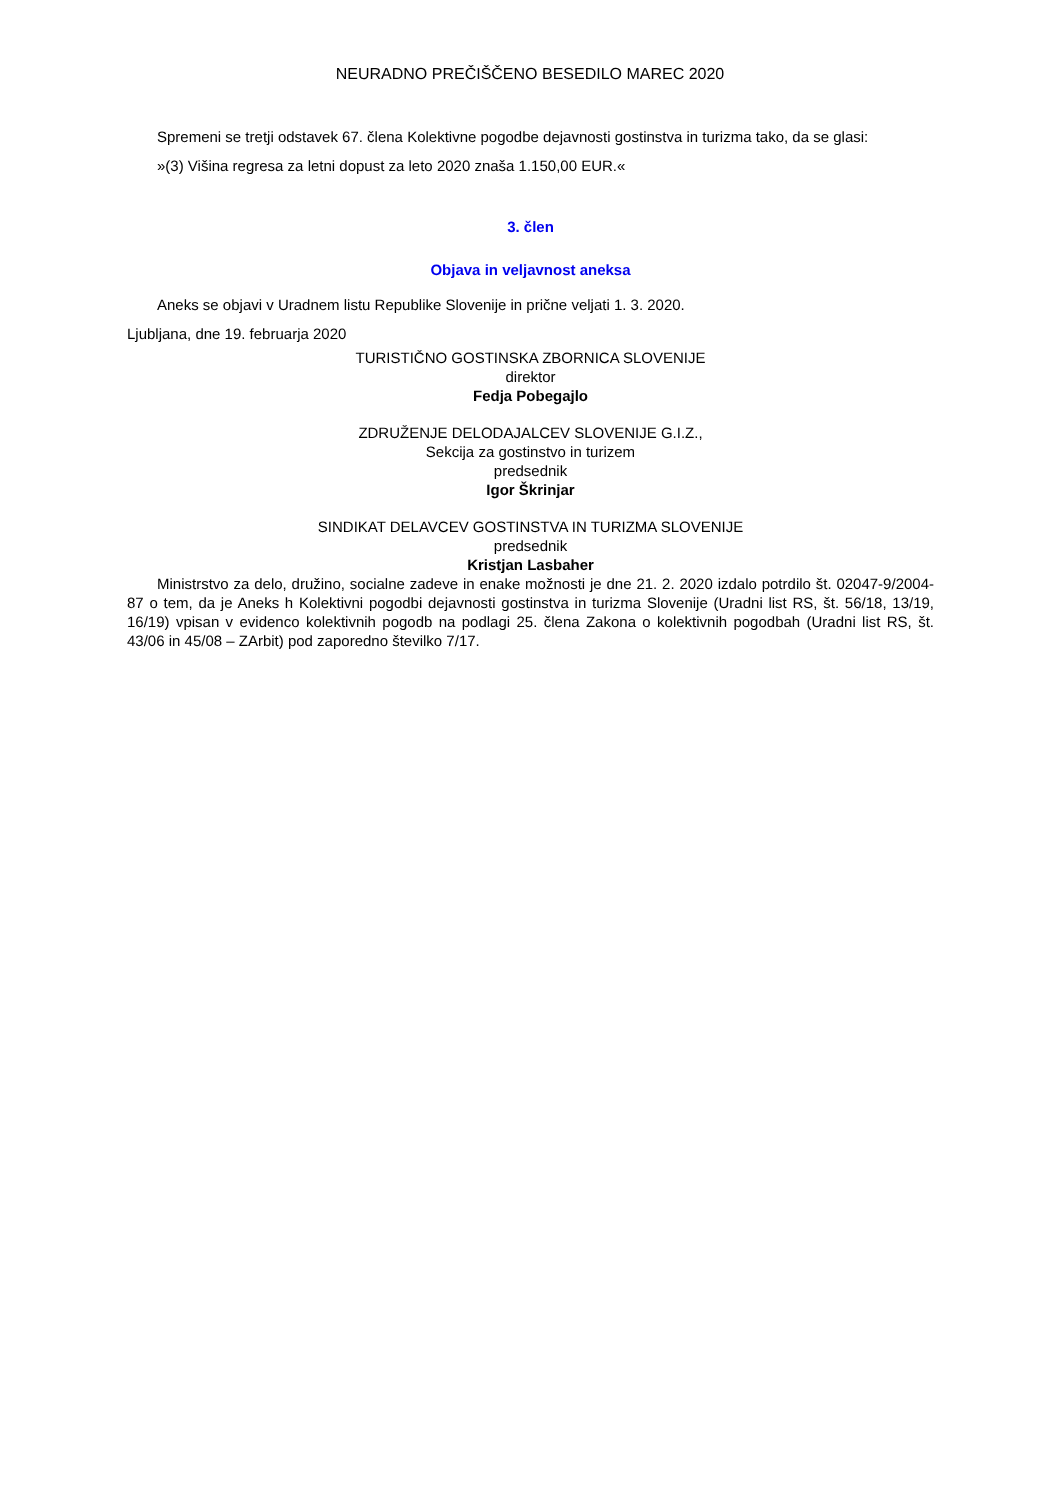NEURADNO PREČIŠČENO BESEDILO MAREC 2020
Spremeni se tretji odstavek 67. člena Kolektivne pogodbe dejavnosti gostinstva in turizma tako, da se glasi:
»(3) Višina regresa za letni dopust za leto 2020 znaša 1.150,00 EUR.«
3. člen
Objava in veljavnost aneksa
Aneks se objavi v Uradnem listu Republike Slovenije in prične veljati 1. 3. 2020.
Ljubljana, dne 19. februarja 2020
TURISTIČNO GOSTINSKA ZBORNICA SLOVENIJE
direktor
Fedja Pobegajlo
ZDRUŽENJE DELODAJALCEV SLOVENIJE G.I.Z.,
Sekcija za gostinstvo in turizem
predsednik
Igor Škrinjar
SINDIKAT DELAVCEV GOSTINSTVA IN TURIZMA SLOVENIJE
predsednik
Kristjan Lasbaher
Ministrstvo za delo, družino, socialne zadeve in enake možnosti je dne 21. 2. 2020 izdalo potrdilo št. 02047-9/2004-87 o tem, da je Aneks h Kolektivni pogodbi dejavnosti gostinstva in turizma Slovenije (Uradni list RS, št. 56/18, 13/19, 16/19) vpisan v evidenco kolektivnih pogodb na podlagi 25. člena Zakona o kolektivnih pogodbah (Uradni list RS, št. 43/06 in 45/08 – ZArbit) pod zaporedno številko 7/17.